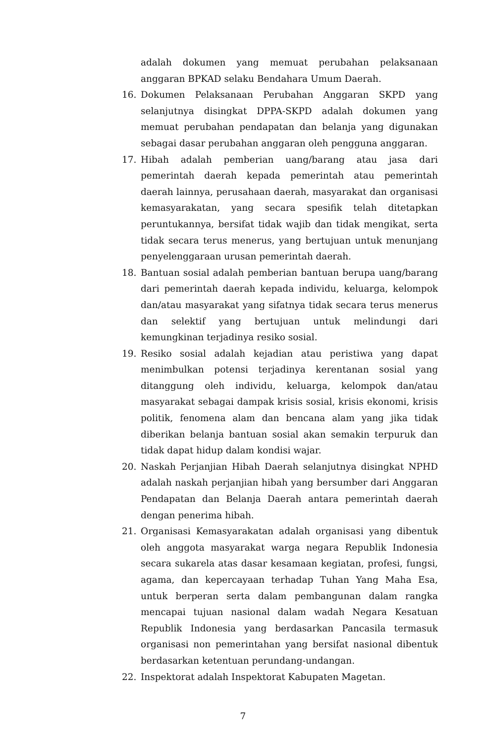adalah dokumen yang memuat perubahan pelaksanaan anggaran BPKAD selaku Bendahara Umum Daerah.
16. Dokumen Pelaksanaan Perubahan Anggaran SKPD yang selanjutnya disingkat DPPA-SKPD adalah dokumen yang memuat perubahan pendapatan dan belanja yang digunakan sebagai dasar perubahan anggaran oleh pengguna anggaran.
17. Hibah adalah pemberian uang/barang atau jasa dari pemerintah daerah kepada pemerintah atau pemerintah daerah lainnya, perusahaan daerah, masyarakat dan organisasi kemasyarakatan, yang secara spesifik telah ditetapkan peruntukannya, bersifat tidak wajib dan tidak mengikat, serta tidak secara terus menerus, yang bertujuan untuk menunjang penyelenggaraan urusan pemerintah daerah.
18. Bantuan sosial adalah pemberian bantuan berupa uang/barang dari pemerintah daerah kepada individu, keluarga, kelompok dan/atau masyarakat yang sifatnya tidak secara terus menerus dan selektif yang bertujuan untuk melindungi dari kemungkinan terjadinya resiko sosial.
19. Resiko sosial adalah kejadian atau peristiwa yang dapat menimbulkan potensi terjadinya kerentanan sosial yang ditanggung oleh individu, keluarga, kelompok dan/atau masyarakat sebagai dampak krisis sosial, krisis ekonomi, krisis politik, fenomena alam dan bencana alam yang jika tidak diberikan belanja bantuan sosial akan semakin terpuruk dan tidak dapat hidup dalam kondisi wajar.
20. Naskah Perjanjian Hibah Daerah selanjutnya disingkat NPHD adalah naskah perjanjian hibah yang bersumber dari Anggaran Pendapatan dan Belanja Daerah antara pemerintah daerah dengan penerima hibah.
21. Organisasi Kemasyarakatan adalah organisasi yang dibentuk oleh anggota masyarakat warga negara Republik Indonesia secara sukarela atas dasar kesamaan kegiatan, profesi, fungsi, agama, dan kepercayaan terhadap Tuhan Yang Maha Esa, untuk berperan serta dalam pembangunan dalam rangka mencapai tujuan nasional dalam wadah Negara Kesatuan Republik Indonesia yang berdasarkan Pancasila termasuk organisasi non pemerintahan yang bersifat nasional dibentuk berdasarkan ketentuan perundang-undangan.
22. Inspektorat adalah Inspektorat Kabupaten Magetan.
7